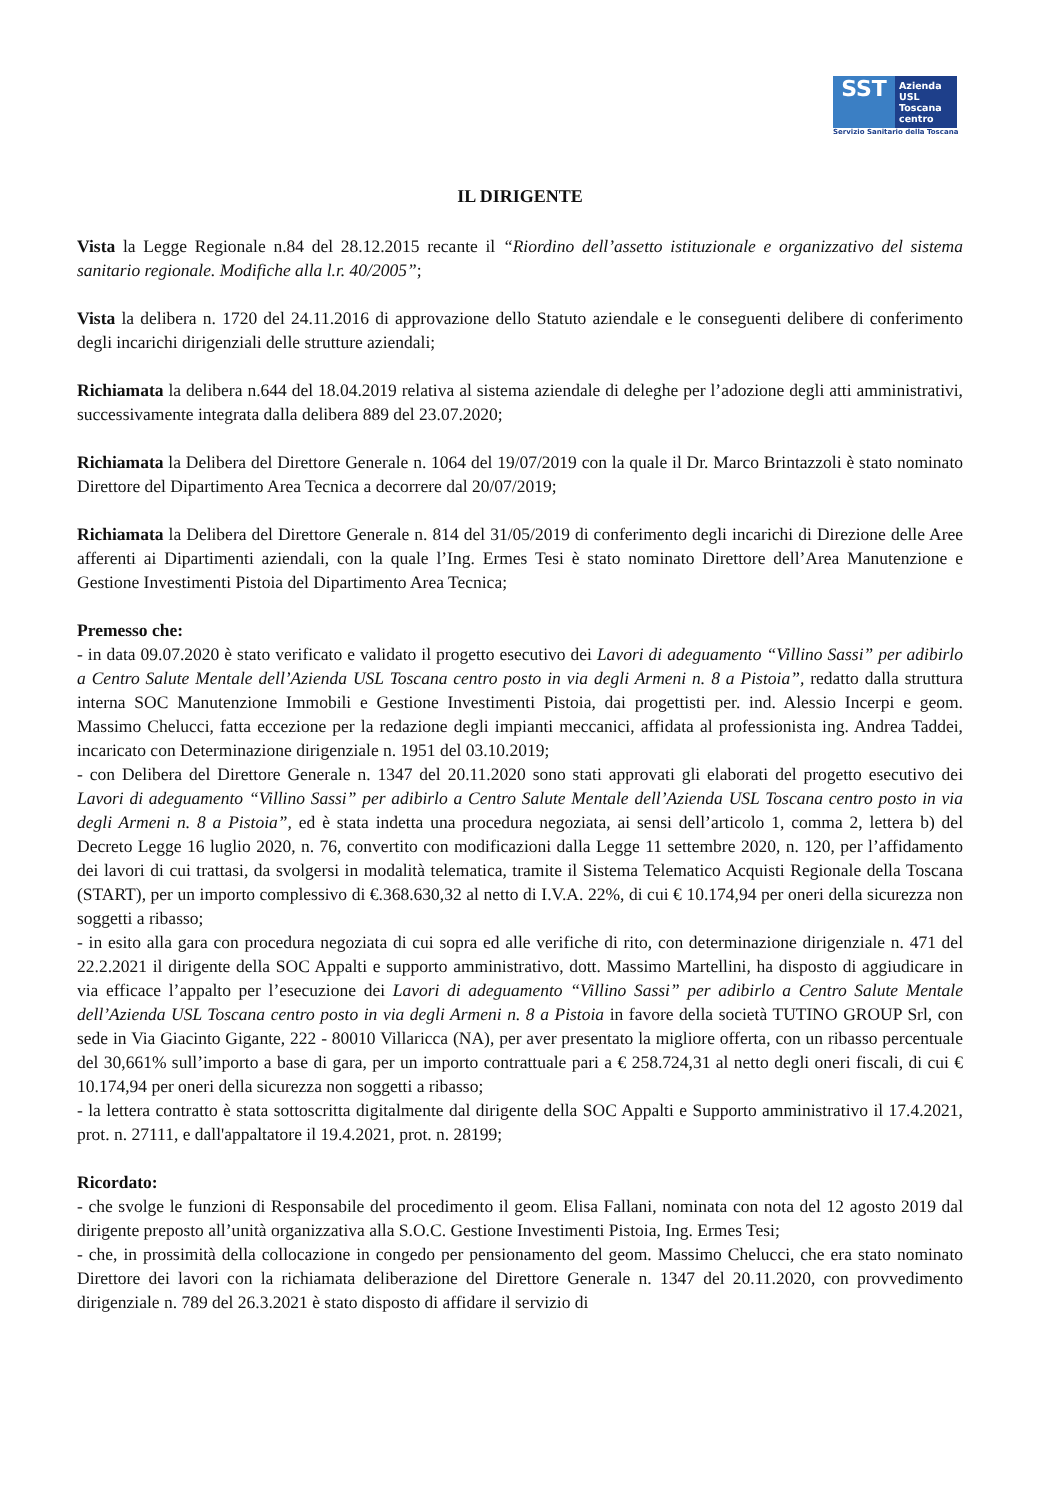SST
Azienda USL Toscana centro
Servizio Sanitario della Toscana
IL DIRIGENTE
Vista la Legge Regionale n.84 del 28.12.2015 recante il “Riordino dell’assetto istituzionale e organizzativo del sistema sanitario regionale. Modifiche alla l.r. 40/2005”;
Vista la delibera n. 1720 del 24.11.2016 di approvazione dello Statuto aziendale e le conseguenti delibere di conferimento degli incarichi dirigenziali delle strutture aziendali;
Richiamata la delibera n.644 del 18.04.2019 relativa al sistema aziendale di deleghe per l’adozione degli atti amministrativi, successivamente integrata dalla delibera 889 del 23.07.2020;
Richiamata la Delibera del Direttore Generale n. 1064 del 19/07/2019 con la quale il Dr. Marco Brintazzoli è stato nominato Direttore del Dipartimento Area Tecnica a decorrere dal 20/07/2019;
Richiamata la Delibera del Direttore Generale n. 814 del 31/05/2019 di conferimento degli incarichi di Direzione delle Aree afferenti ai Dipartimenti aziendali, con la quale l’Ing. Ermes Tesi è stato nominato Direttore dell’Area Manutenzione e Gestione Investimenti Pistoia del Dipartimento Area Tecnica;
Premesso che:
- in data 09.07.2020 è stato verificato e validato il progetto esecutivo dei Lavori di adeguamento “Villino Sassi” per adibirlo a Centro Salute Mentale dell’Azienda USL Toscana centro posto in via degli Armeni n. 8 a Pistoia”, redatto dalla struttura interna SOC Manutenzione Immobili e Gestione Investimenti Pistoia, dai progettisti per. ind. Alessio Incerpi e geom. Massimo Chelucci, fatta eccezione per la redazione degli impianti meccanici, affidata al professionista ing. Andrea Taddei, incaricato con Determinazione dirigenziale n. 1951 del 03.10.2019;
- con Delibera del Direttore Generale n. 1347 del 20.11.2020 sono stati approvati gli elaborati del progetto esecutivo dei Lavori di adeguamento “Villino Sassi” per adibirlo a Centro Salute Mentale dell’Azienda USL Toscana centro posto in via degli Armeni n. 8 a Pistoia”, ed è stata indetta una procedura negoziata, ai sensi dell’articolo 1, comma 2, lettera b) del Decreto Legge 16 luglio 2020, n. 76, convertito con modificazioni dalla Legge 11 settembre 2020, n. 120, per l’affidamento dei lavori di cui trattasi, da svolgersi in modalità telematica, tramite il Sistema Telematico Acquisti Regionale della Toscana (START), per un importo complessivo di €.368.630,32 al netto di I.V.A. 22%, di cui € 10.174,94 per oneri della sicurezza non soggetti a ribasso;
- in esito alla gara con procedura negoziata di cui sopra ed alle verifiche di rito, con determinazione dirigenziale n. 471 del 22.2.2021 il dirigente della SOC Appalti e supporto amministrativo, dott. Massimo Martellini, ha disposto di aggiudicare in via efficace l’appalto per l’esecuzione dei Lavori di adeguamento “Villino Sassi” per adibirlo a Centro Salute Mentale dell’Azienda USL Toscana centro posto in via degli Armeni n. 8 a Pistoia in favore della società TUTINO GROUP Srl, con sede in Via Giacinto Gigante, 222 - 80010 Villaricca (NA), per aver presentato la migliore offerta, con un ribasso percentuale del 30,661% sull’importo a base di gara, per un importo contrattuale pari a € 258.724,31 al netto degli oneri fiscali, di cui € 10.174,94 per oneri della sicurezza non soggetti a ribasso;
- la lettera contratto è stata sottoscritta digitalmente dal dirigente della SOC Appalti e Supporto amministrativo il 17.4.2021, prot. n. 27111, e dall'appaltatore il 19.4.2021, prot. n. 28199;
Ricordato:
- che svolge le funzioni di Responsabile del procedimento il geom. Elisa Fallani, nominata con nota del 12 agosto 2019 dal dirigente preposto all’unità organizzativa alla S.O.C. Gestione Investimenti Pistoia, Ing. Ermes Tesi;
- che, in prossimità della collocazione in congedo per pensionamento del geom. Massimo Chelucci, che era stato nominato Direttore dei lavori con la richiamata deliberazione del Direttore Generale n. 1347 del 20.11.2020, con provvedimento dirigenziale n. 789 del 26.3.2021 è stato disposto di affidare il servizio di